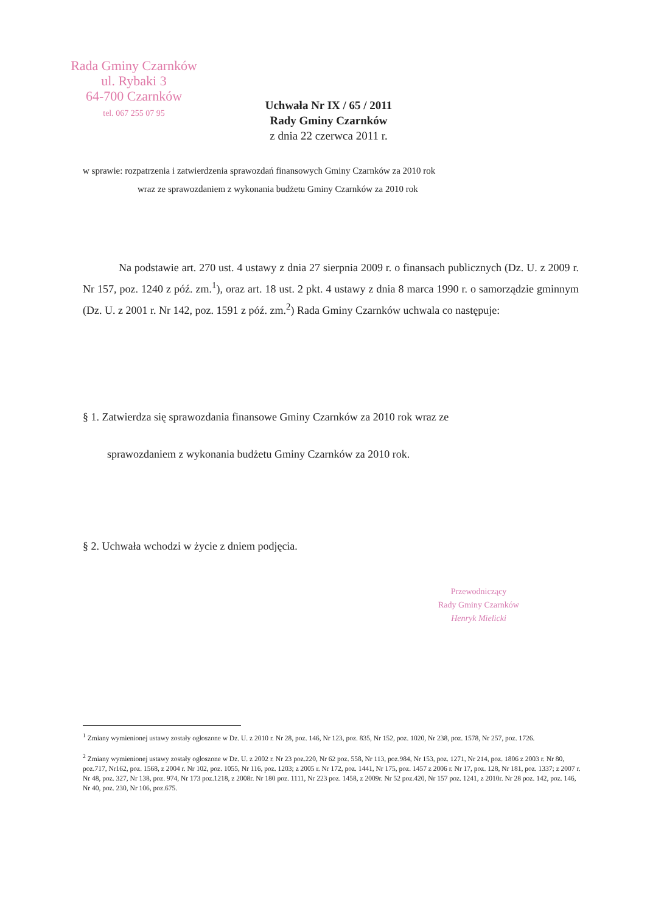Rada Gminy Czarnków
ul. Rybaki 3
64-700 Czarnków
tel. 067 255 07 95
Uchwała Nr IX / 65 / 2011
Rady Gminy Czarnków
z dnia 22 czerwca 2011 r.
w sprawie: rozpatrzenia i zatwierdzenia sprawozdań finansowych Gminy Czarnków za 2010 rok
wraz ze sprawozdaniem z wykonania budżetu Gminy Czarnków za 2010 rok
Na podstawie art. 270 ust. 4 ustawy z dnia 27 sierpnia 2009 r. o finansach publicznych (Dz. U. z 2009 r. Nr 157, poz. 1240 z póź. zm.<sup>1</sup>), oraz art. 18 ust. 2 pkt. 4 ustawy z dnia 8 marca 1990 r. o samorządzie gminnym (Dz. U. z 2001 r. Nr 142, poz. 1591 z póź. zm.<sup>2</sup>) Rada Gminy Czarnków uchwala co następuje:
§ 1. Zatwierdza się sprawozdania finansowe Gminy Czarnków za 2010 rok wraz ze
sprawozdaniem z wykonania budżetu Gminy Czarnków za 2010 rok.
§ 2. Uchwała wchodzi w życie z dniem podjęcia.
Przewodniczący
Rady Gminy Czarnków
Henryk Mielicki
<sup>1</sup> Zmiany wymienionej ustawy zostały ogłoszone w Dz. U. z 2010 r. Nr 28, poz. 146, Nr 123, poz. 835, Nr 152, poz. 1020, Nr 238, poz. 1578, Nr 257, poz. 1726.
<sup>2</sup> Zmiany wymienionej ustawy zostały ogłoszone w Dz. U. z 2002 r. Nr 23 poz.220, Nr 62 poz. 558, Nr 113, poz.984, Nr 153, poz. 1271, Nr 214, poz. 1806 z 2003 r. Nr 80, poz.717, Nr162, poz. 1568, z 2004 r. Nr 102, poz. 1055, Nr 116, poz. 1203; z 2005 r. Nr 172, poz. 1441, Nr 175, poz. 1457 z 2006 r. Nr 17, poz. 128, Nr 181, poz. 1337; z 2007 r. Nr 48, poz. 327, Nr 138, poz. 974, Nr 173 poz.1218, z 2008r. Nr 180 poz. 1111, Nr 223 poz. 1458, z 2009r. Nr 52 poz.420, Nr 157 poz. 1241, z 2010r. Nr 28 poz. 142, poz. 146, Nr 40, poz. 230, Nr 106, poz.675.